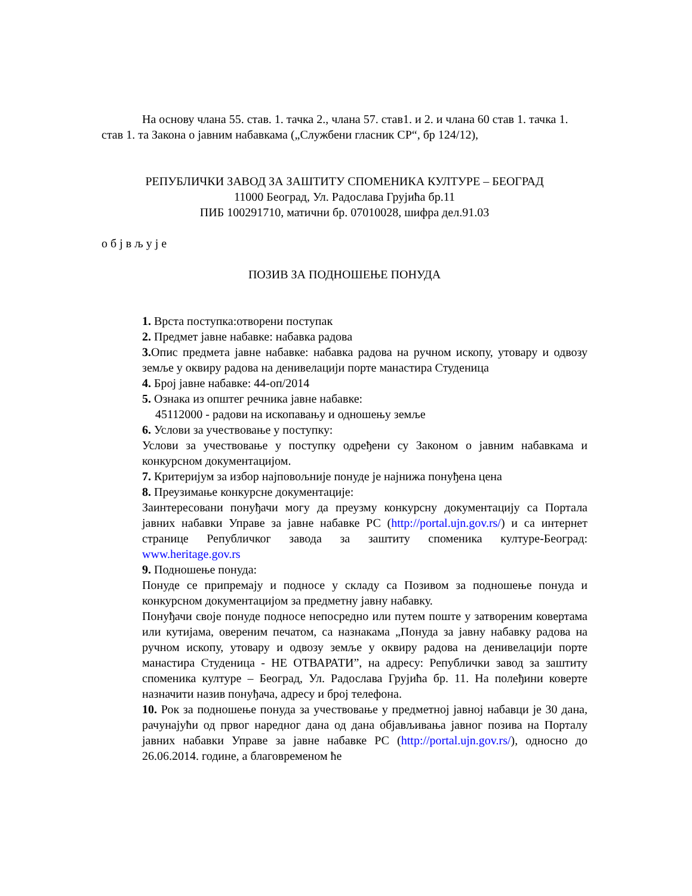На основу члана 55. став. 1. тачка 2., члана 57. став1. и 2. и члана 60 став 1. тачка 1. став 1. та Закона о јавним набавкама („Службени гласник СР“, бр 124/12),
РЕПУБЛИЧКИ ЗАВОД ЗА ЗАШТИТУ СПОМЕНИКА КУЛТУРЕ – БЕОГРАД
11000 Београд, Ул. Радослава Грујића бр.11
ПИБ 100291710, матични бр. 07010028, шифра дел.91.03
о б ј в љ у ј е
ПОЗИВ ЗА ПОДНОШЕЊЕ ПОНУДА
1. Врста поступка:отворени поступак
2. Предмет јавне набавке: набавка радова
3. Опис предмета јавне набавке: набавка радова на ручном ископу, утовару и одвозу земље у оквиру радова на денивелацији порте манастира Студеница
4. Број јавне набавке: 44-оп/2014
5. Ознака из општег речника јавне набавке:
45112000 - радови на ископавању и одношењу земље
6. Услови за учествовање у поступку:
Услови за учествовање у поступку одређени су Законом о јавним набавкама и конкурсном документацијом.
7. Критеријум за избор најповољније понуде је најнижа понуђена цена
8. Преузимање конкурсне документације:
Заинтересовани понуђачи могу да преузму конкурсну документацију са Портала јавних набавки Управе за јавне набавке РС (http://portal.ujn.gov.rs/) и са интернет странице Републичког завода за заштиту споменика културе-Београд: www.heritage.gov.rs
9. Подношење понуда:
Понуде се припремају и подносе у складу са Позивом за подношење понуда и конкурсном документацијом за предметну јавну набавку.
Понуђачи своје понуде подносе непосредно или путем поште у затвореним ковертама или кутијама, овереним печатом, са назнакама „Понуда за јавну набавку радова на ручном ископу, утовару и одвозу земље у оквиру радова на денивелацији порте манастира Студеница - НЕ ОТВАРАТИ”, на адресу: Републички завод за заштиту споменика културе – Београд, Ул. Радослава Грујића бр. 11. На полеђини коверте назначити назив понуђача, адресу и број телефона.
10. Рок за подношење понуда за учествовање у предметној јавној набавци је 30 дана, рачунајући од првог наредног дана од дана објављивања јавног позива на Порталу јавних набавки Управе за јавне набавке РС (http://portal.ujn.gov.rs/), односно до 26.06.2014. године, а благовременом ће